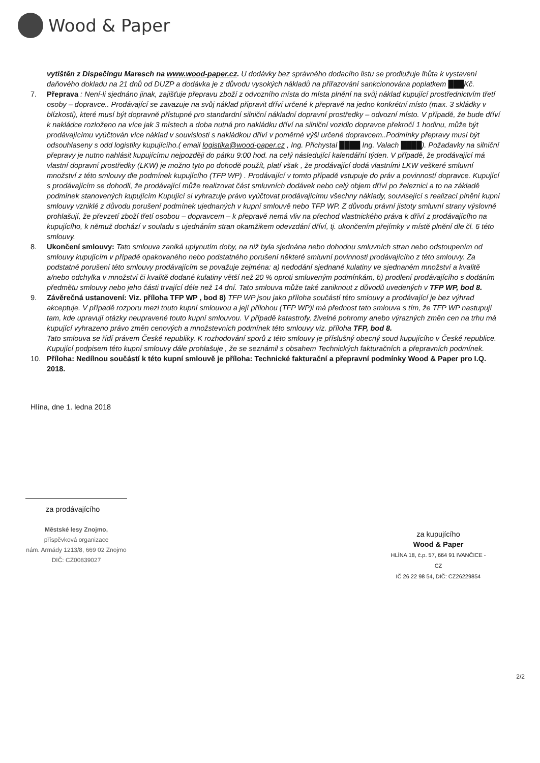Wood & Paper
vytištěn z Dispečingu Maresch na www.wood-paper.cz. U dodávky bez správného dodacího listu se prodlužuje lhůta k vystavení daňového dokladu na 21 dnů od DUZP a dodávka je z důvodu vysokých nákladů na přiřazování sankcionována poplatkem ███Kč.
7. Přeprava : Není-li sjednáno jinak, zajišťuje přepravu zboží z odvozního místa do místa plnění na svůj náklad kupující prostřednictvím třetí osoby – dopravce.. Prodávající se zavazuje na svůj náklad připravit dříví určené k přepravě na jedno konkrétní místo (max. 3 skládky v blízkosti), které musí být dopravně přístupné pro standardní silniční nákladní dopravní prostředky – odvozní místo. V případě, že bude dříví k nakládce rozloženo na více jak 3 místech a doba nutná pro nakládku dříví na silniční vozidlo dopravce překročí 1 hodinu, může být prodávajícímu vyúčtován více náklad v souvislosti s nakládkou dříví v poměrné výši určené dopravcem..Podmínky přepravy musí být odsouhlaseny s odd logistiky kupujícího.( email logistika@wood-paper.cz , Ing. Přichystal ████ Ing. Valach ████). Požadavky na silniční přepravy je nutno nahlásit kupujícímu nejpozději do pátku 9:00 hod. na celý následující kalendářní týden. V případě, že prodávající má vlastní dopravní prostředky (LKW) je možno tyto po dohodě použít, platí však , že prodávající dodá vlastními LKW veškeré smluvní množství z této smlouvy dle podmínek kupujícího (TFP WP) . Prodávající v tomto případě vstupuje do práv a povinností dopravce. Kupující s prodávajícím se dohodli, že prodávající může realizovat část smluvních dodávek nebo celý objem dříví po železnici a to na základě podmínek stanovených kupujícím Kupující si vyhrazuje právo vyúčtovat prodávajícímu všechny náklady, související s realizací plnění kupní smlouvy vzniklé z důvodu porušení podmínek ujednaných v kupní smlouvě nebo TFP WP. Z důvodu právní jistoty smluvní strany výslovně prohlašují, že převzetí zboží třetí osobou – dopravcem – k přepravě nemá vliv na přechod vlastnického práva k dříví z prodávajícího na kupujícího, k němuž dochází v souladu s ujednáním stran okamžikem odevzdání dříví, tj. ukončením přejímky v místě plnění dle čl. 6 této smlouvy.
8. Ukončení smlouvy: Tato smlouva zaniká uplynutím doby, na niž byla sjednána nebo dohodou smluvních stran nebo odstoupením od smlouvy kupujícím v případě opakovaného nebo podstatného porušení některé smluvní povinnosti prodávajícího z této smlouvy. Za podstatné porušení této smlouvy prodávajícím se považuje zejména: a) nedodání sjednané kulatiny ve sjednaném množství a kvalitě a/nebo odchylka v množství či kvalitě dodané kulatiny větší než 20 % oproti smluveným podmínkám, b) prodlení prodávajícího s dodáním předmětu smlouvy nebo jeho části trvající déle než 14 dní. Tato smlouva může také zaniknout z důvodů uvedených v TFP WP, bod 8.
9. Závěrečná ustanovení: Viz. příloha TFP WP , bod 8) TFP WP jsou jako příloha součástí této smlouvy a prodávající je bez výhrad akceptuje. V případě rozporu mezi touto kupní smlouvou a její přílohou (TFP WP)i má přednost tato smlouva s tím, že TFP WP nastupují tam, kde upravují otázky neupravené touto kupní smlouvou. V případě katastrofy, živelné pohromy anebo výrazných změn cen na trhu má kupující vyhrazeno právo změn cenových a množstevních podmínek této smlouvy viz. příloha TFP, bod 8.
Tato smlouva se řídí právem České republiky. K rozhodování sporů z této smlouvy je příslušný obecný soud kupujícího v České republice. Kupující podpisem této kupní smlouvy dále prohlašuje , že se seznámil s obsahem Technických fakturačních a přepravních podmínek.
10. Příloha: Nedílnou součástí k této kupní smlouvě je příloha: Technické fakturační a přepravní podmínky Wood & Paper pro I.Q. 2018.
Hlína, dne 1. ledna 2018
za prodávajícího
Městské lesy Znojmo,
příspěvková organizace
nám. Armády 1213/8, 669 02 Znojmo
DIČ: CZ00839027
za kupujícího
Wood & Paper
HLÍNA 18, č.p. 57, 664 91 IVANČICE - CZ
IČ 26 22 98 54, DIČ: CZ26229854
2/2